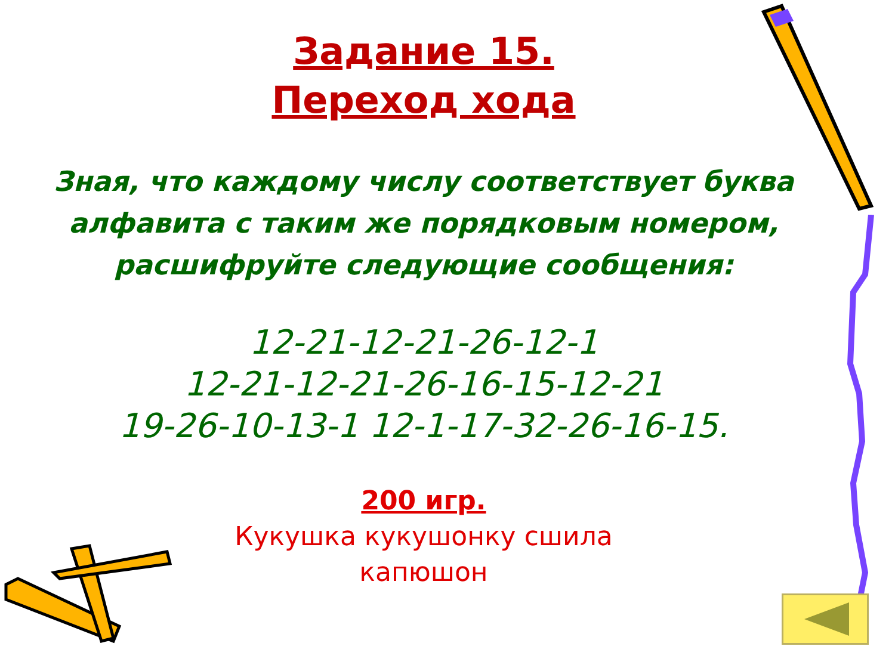Задание 15.
Переход хода
Зная, что каждому числу соответствует буква алфавита с таким же порядковым номером, расшифруйте следующие сообщения:
12-21-12-21-26-12-1
12-21-12-21-26-16-15-12-21
19-26-10-13-1 12-1-17-32-26-16-15.
200 игр.
Кукушка кукушонку сшила
капюшон